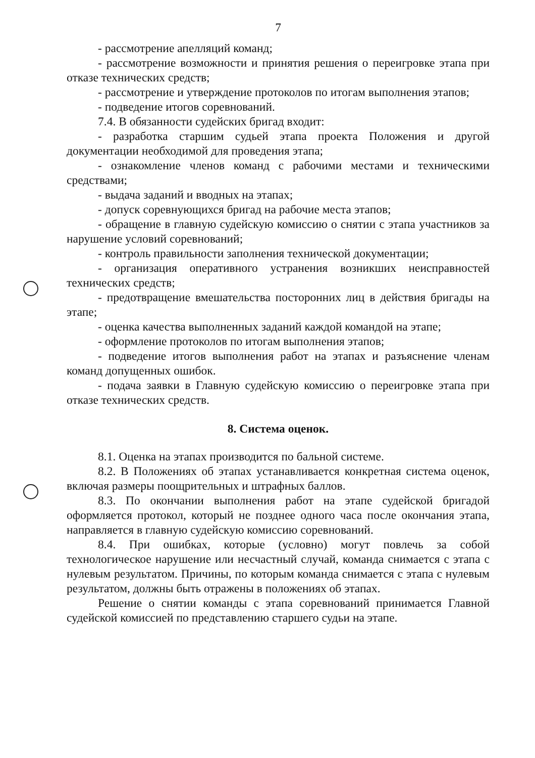7
- рассмотрение апелляций команд;
- рассмотрение возможности и принятия решения о переигровке этапа при отказе технических средств;
- рассмотрение и утверждение протоколов по итогам выполнения этапов;
- подведение итогов соревнований.
7.4. В обязанности судейских бригад входит:
- разработка старшим судьей этапа проекта Положения и другой документации необходимой для проведения этапа;
- ознакомление членов команд с рабочими местами и техническими средствами;
- выдача заданий и вводных на этапах;
- допуск соревнующихся бригад на рабочие места этапов;
- обращение в главную судейскую комиссию о снятии с этапа участников за нарушение условий соревнований;
- контроль правильности заполнения технической документации;
- организация оперативного устранения возникших неисправностей технических средств;
- предотвращение вмешательства посторонних лиц в действия бригады на этапе;
- оценка качества выполненных заданий каждой командой на этапе;
- оформление протоколов по итогам выполнения этапов;
- подведение итогов выполнения работ на этапах и разъяснение членам команд допущенных ошибок.
- подача заявки в Главную судейскую комиссию о переигровке этапа при отказе технических средств.
8. Система оценок.
8.1. Оценка на этапах производится по бальной системе.
8.2. В Положениях об этапах устанавливается конкретная система оценок, включая размеры поощрительных и штрафных баллов.
8.3. По окончании выполнения работ на этапе судейской бригадой оформляется протокол, который не позднее одного часа после окончания этапа, направляется в главную судейскую комиссию соревнований.
8.4. При ошибках, которые (условно) могут повлечь за собой технологическое нарушение или несчастный случай, команда снимается с этапа с нулевым результатом. Причины, по которым команда снимается с этапа с нулевым результатом, должны быть отражены в положениях об этапах.
Решение о снятии команды с этапа соревнований принимается Главной судейской комиссией по представлению старшего судьи на этапе.